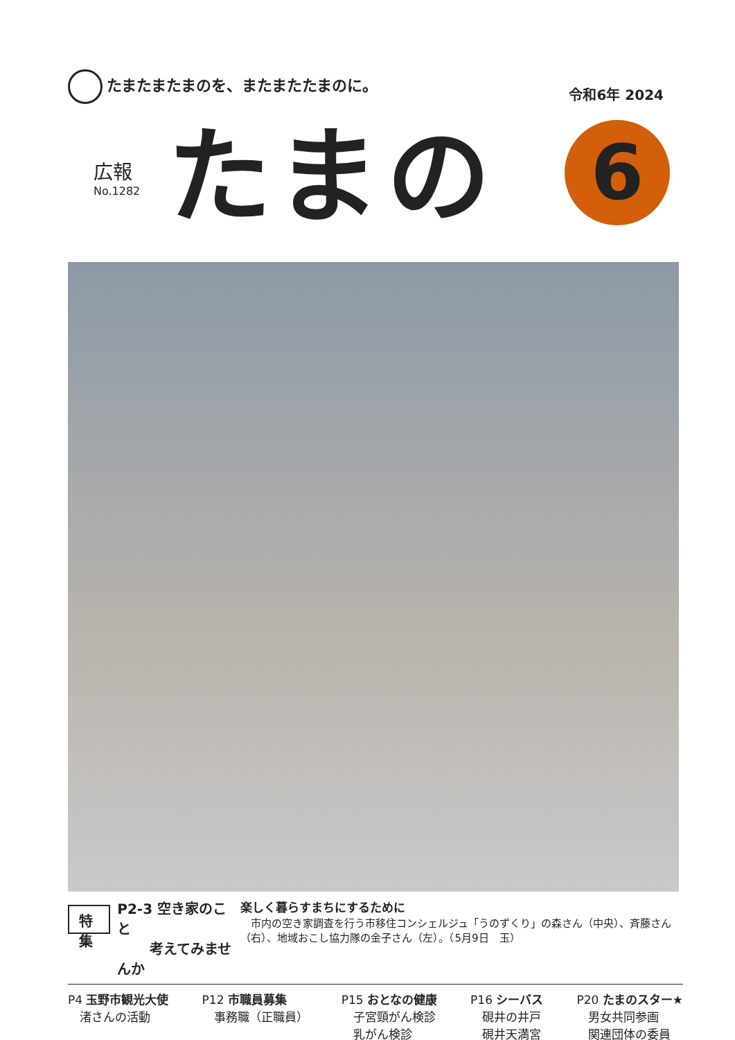たまたまたまのを、またまたたまのに。
令和6年 2024
広報
No.1282
たまの
6
特 集
P2-3 空き家のこと
　　 考えてみませんか
楽しく暮らすまちにするために
　市内の空き家調査を行う市移住コンシェルジュ「うのずくり」の森さん（中央）、斉藤さん（右）、地域おこし協力隊の金子さん（左）。（5月9日　玉）
P4 玉野市観光大使
　渚さんの活動
P12 市職員募集
　事務職（正職員）
P15 おとなの健康
　子宮頸がん検診
　乳がん検診
P16 シーバス
　硯井の井戸
　硯井天満宮
P20 たまのスター★
　男女共同参画
　関連団体の委員